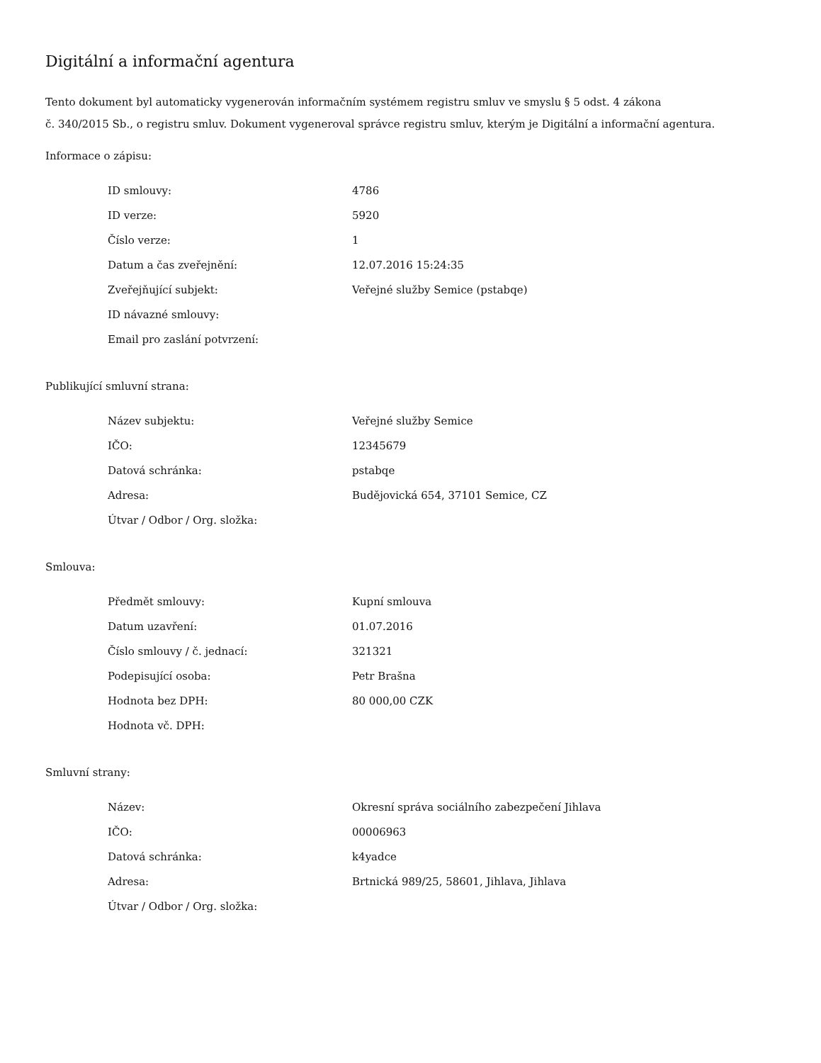Digitální a informační agentura
Tento dokument byl automaticky vygenerován informačním systémem registru smluv ve smyslu § 5 odst. 4 zákona
č. 340/2015 Sb., o registru smluv. Dokument vygeneroval správce registru smluv, kterým je Digitální a informační agentura.
Informace o zápisu:
| ID smlouvy: | 4786 |
| ID verze: | 5920 |
| Číslo verze: | 1 |
| Datum a čas zveřejnění: | 12.07.2016 15:24:35 |
| Zveřejňující subjekt: | Veřejné služby Semice (pstabqe) |
| ID návazné smlouvy: | |
| Email pro zaslání potvrzení: | |
Publikující smluvní strana:
| Název subjektu: | Veřejné služby Semice |
| IČO: | 12345679 |
| Datová schránka: | pstabqe |
| Adresa: | Budějovická 654, 37101 Semice, CZ |
| Útvar / Odbor / Org. složka: | |
Smlouva:
| Předmět smlouvy: | Kupní smlouva |
| Datum uzavření: | 01.07.2016 |
| Číslo smlouvy / č. jednací: | 321321 |
| Podepisující osoba: | Petr Brašna |
| Hodnota bez DPH: | 80 000,00 CZK |
| Hodnota vč. DPH: | |
Smluvní strany:
| Název: | Okresní správa sociálního zabezpečení Jihlava |
| IČO: | 00006963 |
| Datová schránka: | k4yadce |
| Adresa: | Brtnická 989/25, 58601, Jihlava, Jihlava |
| Útvar / Odbor / Org. složka: | |